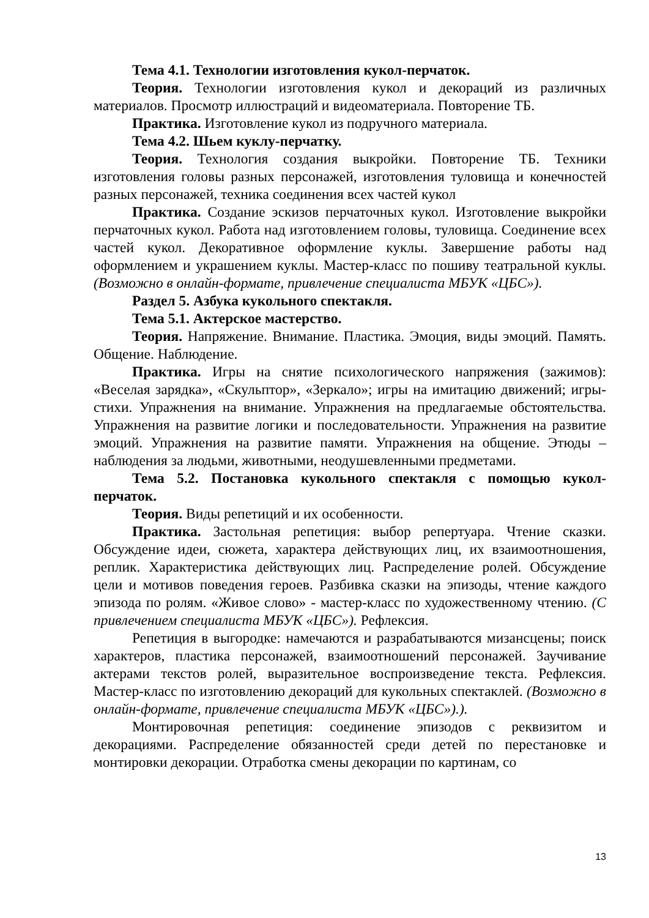Тема 4.1. Технологии изготовления кукол-перчаток.
Теория. Технологии изготовления кукол и декораций из различных материалов. Просмотр иллюстраций и видеоматериала. Повторение ТБ.
Практика. Изготовление кукол из подручного материала.
Тема 4.2. Шьем куклу-перчатку.
Теория. Технология создания выкройки. Повторение ТБ. Техники изготовления головы разных персонажей, изготовления туловища и конечностей разных персонажей, техника соединения всех частей кукол
Практика. Создание эскизов перчаточных кукол. Изготовление выкройки перчаточных кукол. Работа над изготовлением головы, туловища. Соединение всех частей кукол. Декоративное оформление куклы. Завершение работы над оформлением и украшением куклы. Мастер-класс по пошиву театральной куклы. (Возможно в онлайн-формате, привлечение специалиста МБУК «ЦБС»).
Раздел 5. Азбука кукольного спектакля.
Тема 5.1. Актерское мастерство.
Теория. Напряжение. Внимание. Пластика. Эмоция, виды эмоций. Память. Общение. Наблюдение.
Практика. Игры на снятие психологического напряжения (зажимов): «Веселая зарядка», «Скульптор», «Зеркало»; игры на имитацию движений; игры-стихи. Упражнения на внимание. Упражнения на предлагаемые обстоятельства. Упражнения на развитие логики и последовательности. Упражнения на развитие эмоций. Упражнения на развитие памяти. Упражнения на общение. Этюды – наблюдения за людьми, животными, неодушевленными предметами.
Тема 5.2. Постановка кукольного спектакля с помощью кукол-перчаток.
Теория. Виды репетиций и их особенности.
Практика. Застольная репетиция: выбор репертуара. Чтение сказки. Обсуждение идеи, сюжета, характера действующих лиц, их взаимоотношения, реплик. Характеристика действующих лиц. Распределение ролей. Обсуждение цели и мотивов поведения героев. Разбивка сказки на эпизоды, чтение каждого эпизода по ролям. «Живое слово» - мастер-класс по художественному чтению. (С привлечением специалиста МБУК «ЦБС»). Рефлексия.
Репетиция в выгородке: намечаются и разрабатываются мизансцены; поиск характеров, пластика персонажей, взаимоотношений персонажей. Заучивание актерами текстов ролей, выразительное воспроизведение текста. Рефлексия. Мастер-класс по изготовлению декораций для кукольных спектаклей. (Возможно в онлайн-формате, привлечение специалиста МБУК «ЦБС»).).
Монтировочная репетиция: соединение эпизодов с реквизитом и декорациями. Распределение обязанностей среди детей по перестановке и монтировки декорации. Отработка смены декорации по картинам, со
13